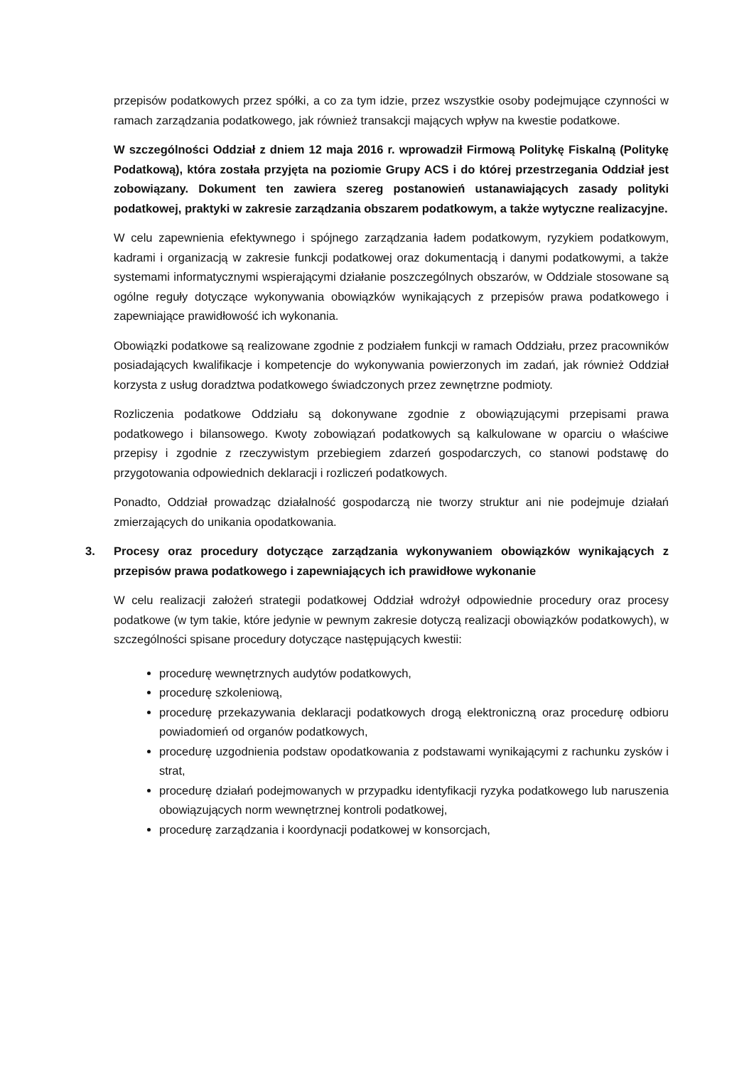przepisów podatkowych przez spółki, a co za tym idzie, przez wszystkie osoby podejmujące czynności w ramach zarządzania podatkowego, jak również transakcji mających wpływ na kwestie podatkowe.
W szczególności Oddział z dniem 12 maja 2016 r. wprowadził Firmową Politykę Fiskalną (Politykę Podatkową), która została przyjęta na poziomie Grupy ACS i do której przestrzegania Oddział jest zobowiązany. Dokument ten zawiera szereg postanowień ustanawiających zasady polityki podatkowej, praktyki w zakresie zarządzania obszarem podatkowym, a także wytyczne realizacyjne.
W celu zapewnienia efektywnego i spójnego zarządzania ładem podatkowym, ryzykiem podatkowym, kadrami i organizacją w zakresie funkcji podatkowej oraz dokumentacją i danymi podatkowymi, a także systemami informatycznymi wspierającymi działanie poszczególnych obszarów, w Oddziale stosowane są ogólne reguły dotyczące wykonywania obowiązków wynikających z przepisów prawa podatkowego i zapewniające prawidłowość ich wykonania.
Obowiązki podatkowe są realizowane zgodnie z podziałem funkcji w ramach Oddziału, przez pracowników posiadających kwalifikacje i kompetencje do wykonywania powierzonych im zadań, jak również Oddział korzysta z usług doradztwa podatkowego świadczonych przez zewnętrzne podmioty.
Rozliczenia podatkowe Oddziału są dokonywane zgodnie z obowiązującymi przepisami prawa podatkowego i bilansowego. Kwoty zobowiązań podatkowych są kalkulowane w oparciu o właściwe przepisy i zgodnie z rzeczywistym przebiegiem zdarzeń gospodarczych, co stanowi podstawę do przygotowania odpowiednich deklaracji i rozliczeń podatkowych.
Ponadto, Oddział prowadząc działalność gospodarczą nie tworzy struktur ani nie podejmuje działań zmierzających do unikania opodatkowania.
3. Procesy oraz procedury dotyczące zarządzania wykonywaniem obowiązków wynikających z przepisów prawa podatkowego i zapewniających ich prawidłowe wykonanie
W celu realizacji założeń strategii podatkowej Oddział wdrożył odpowiednie procedury oraz procesy podatkowe (w tym takie, które jedynie w pewnym zakresie dotyczą realizacji obowiązków podatkowych), w szczególności spisane procedury dotyczące następujących kwestii:
procedurę wewnętrznych audytów podatkowych,
procedurę szkoleniową,
procedurę przekazywania deklaracji podatkowych drogą elektroniczną oraz procedurę odbioru powiadomień od organów podatkowych,
procedurę uzgodnienia podstaw opodatkowania z podstawami wynikającymi z rachunku zysków i strat,
procedurę działań podejmowanych w przypadku identyfikacji ryzyka podatkowego lub naruszenia obowiązujących norm wewnętrznej kontroli podatkowej,
procedurę zarządzania i koordynacji podatkowej w konsorcjach,